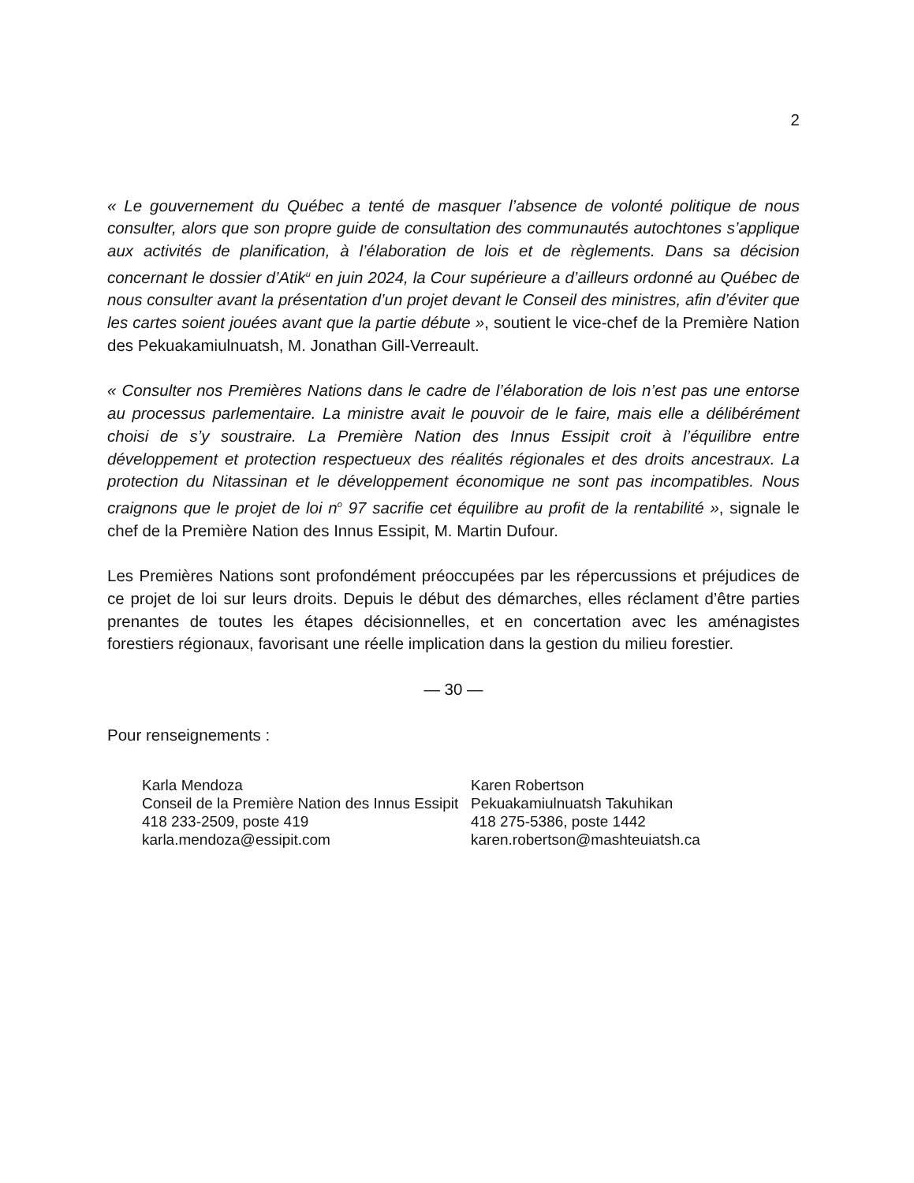2
« Le gouvernement du Québec a tenté de masquer l’absence de volonté politique de nous consulter, alors que son propre guide de consultation des communautés autochtones s’applique aux activités de planification, à l’élaboration de lois et de règlements. Dans sa décision concernant le dossier d’Atik<sup>u</sup> en juin 2024, la Cour supérieure a d’ailleurs ordonné au Québec de nous consulter avant la présentation d’un projet devant le Conseil des ministres, afin d’éviter que les cartes soient jouées avant que la partie débute », soutient le vice-chef de la Première Nation des Pekuakamiulnuatsh, M. Jonathan Gill-Verreault.
« Consulter nos Premières Nations dans le cadre de l’élaboration de lois n’est pas une entorse au processus parlementaire. La ministre avait le pouvoir de le faire, mais elle a délibérément choisi de s’y soustraire. La Première Nation des Innus Essipit croit à l’équilibre entre développement et protection respectueux des réalités régionales et des droits ancestraux. La protection du Nitassinan et le développement économique ne sont pas incompatibles. Nous craignons que le projet de loi n<sup>o</sup> 97 sacrifie cet équilibre au profit de la rentabilité », signale le chef de la Première Nation des Innus Essipit, M. Martin Dufour.
Les Premières Nations sont profondément préoccupées par les répercussions et préjudices de ce projet de loi sur leurs droits. Depuis le début des démarches, elles réclament d’être parties prenantes de toutes les étapes décisionnelles, et en concertation avec les aménagistes forestiers régionaux, favorisant une réelle implication dans la gestion du milieu forestier.
— 30 —
Pour renseignements :
Karla Mendoza
Conseil de la Première Nation des Innus Essipit
418 233-2509, poste 419
karla.mendoza@essipit.com
Karen Robertson
Pekuakamiulnuatsh Takuhikan
418 275-5386, poste 1442
karen.robertson@mashteuiatsh.ca